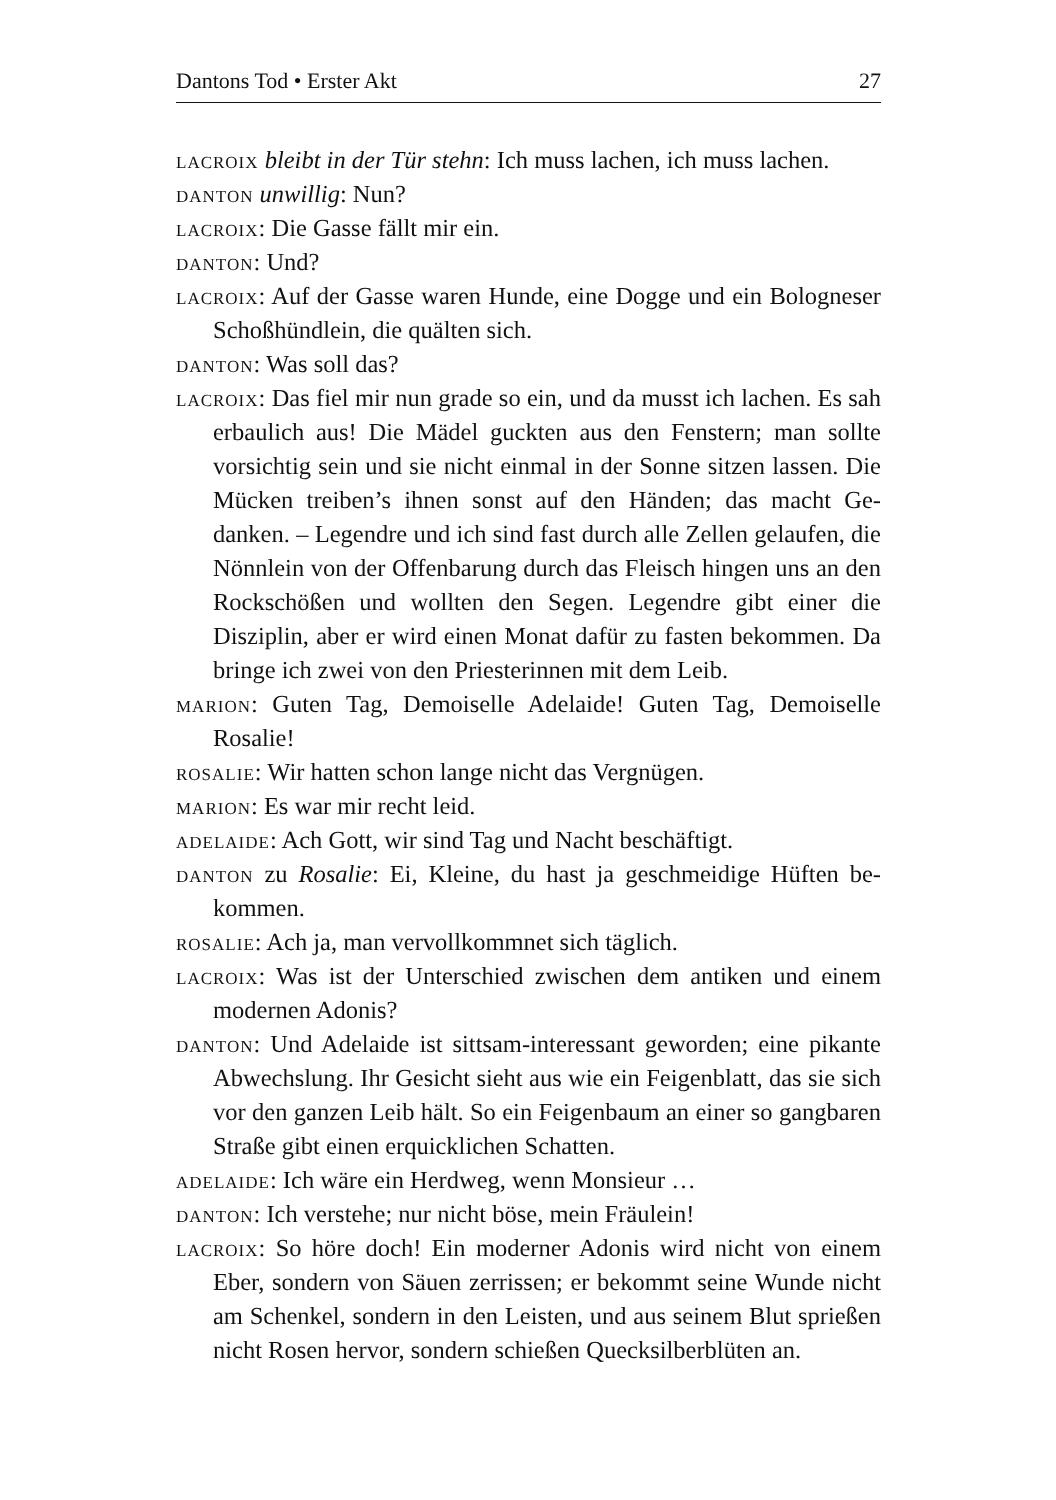Dantons Tod • Erster Akt 27
lacroix bleibt in der Tür stehn: Ich muss lachen, ich muss lachen.
danton unwillig: Nun?
lacroix: Die Gasse fällt mir ein.
danton: Und?
lacroix: Auf der Gasse waren Hunde, eine Dogge und ein Bolog­neser Schoßhündlein, die quälten sich.
danton: Was soll das?
lacroix: Das fiel mir nun grade so ein, und da musst ich lachen. Es sah erbaulich aus! Die Mädel guckten aus den Fenstern; man sollte vorsichtig sein und sie nicht einmal in der Sonne sitzen lassen. Die Mücken treiben’s ihnen sonst auf den Händen; das macht Ge­danken. – Legendre und ich sind fast durch alle Zellen gelaufen, die Nönnlein von der Offenbarung durch das Fleisch hingen uns an den Rockschößen und wollten den Segen. Legendre gibt einer die Disziplin, aber er wird einen Monat dafür zu fasten bekommen. Da bringe ich zwei von den Priesterinnen mit dem Leib.
marion: Guten Tag, Demoiselle Adelaide! Guten Tag, Demoiselle Rosalie!
rosalie: Wir hatten schon lange nicht das Vergnügen.
marion: Es war mir recht leid.
adelaide: Ach Gott, wir sind Tag und Nacht beschäftigt.
danton zu Rosalie: Ei, Kleine, du hast ja geschmeidige Hüften be­kommen.
rosalie: Ach ja, man vervollkommnet sich täglich.
lacroix: Was ist der Unterschied zwischen dem antiken und einem modernen Adonis?
danton: Und Adelaide ist sittsam-interessant geworden; eine pi­kante Abwechslung. Ihr Gesicht sieht aus wie ein Feigenblatt, das sie sich vor den ganzen Leib hält. So ein Feigenbaum an einer so gangbaren Straße gibt einen erquicklichen Schatten.
adelaide: Ich wäre ein Herdweg, wenn Monsieur …
danton: Ich verstehe; nur nicht böse, mein Fräulein!
lacroix: So höre doch! Ein moderner Adonis wird nicht von einem Eber, sondern von Säuen zerrissen; er bekommt seine Wunde nicht am Schenkel, sondern in den Leisten, und aus seinem Blut sprießen nicht Rosen hervor, sondern schießen Quecksilber­blüten an.